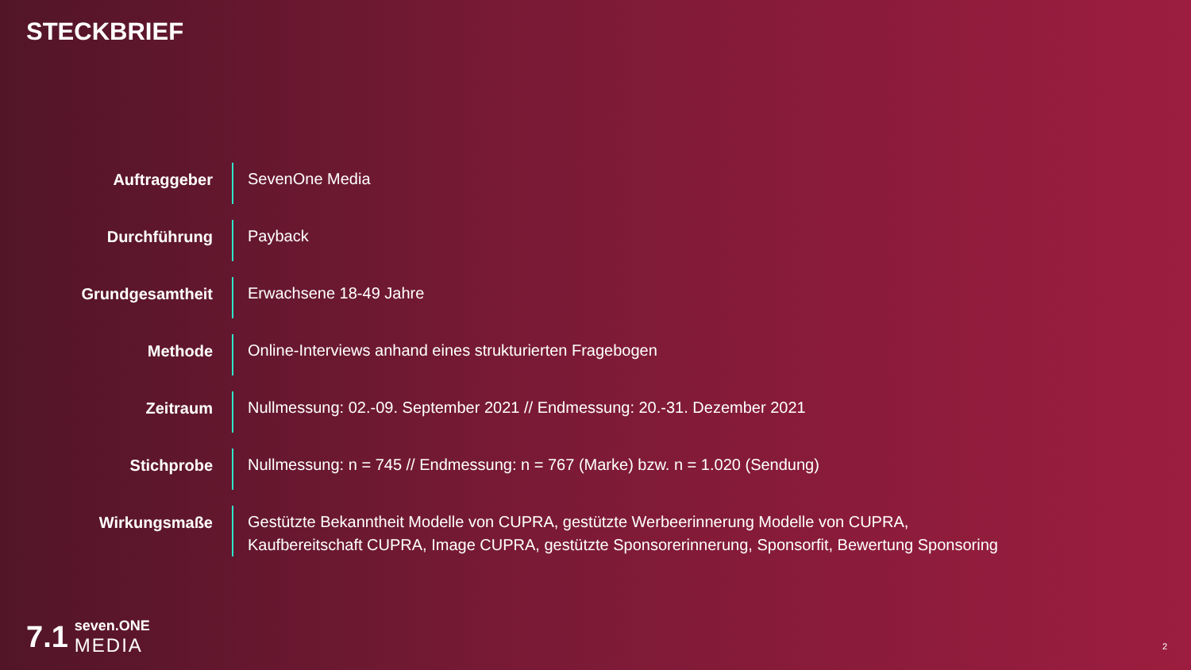STECKBRIEF
| Auftraggeber | SevenOne Media |
| Durchführung | Payback |
| Grundgesamtheit | Erwachsene 18-49 Jahre |
| Methode | Online-Interviews anhand eines strukturierten Fragebogen |
| Zeitraum | Nullmessung: 02.-09. September 2021 // Endmessung: 20.-31. Dezember 2021 |
| Stichprobe | Nullmessung: n = 745 // Endmessung: n = 767 (Marke) bzw. n = 1.020 (Sendung) |
| Wirkungsmaße | Gestützte Bekanntheit Modelle von CUPRA, gestützte Werbeerinnerung Modelle von CUPRA, Kaufbereitschaft CUPRA, Image CUPRA, gestützte Sponsorerinnerung, Sponsorfit, Bewertung Sponsoring |
7.1
seven.ONE
MEDIA
2